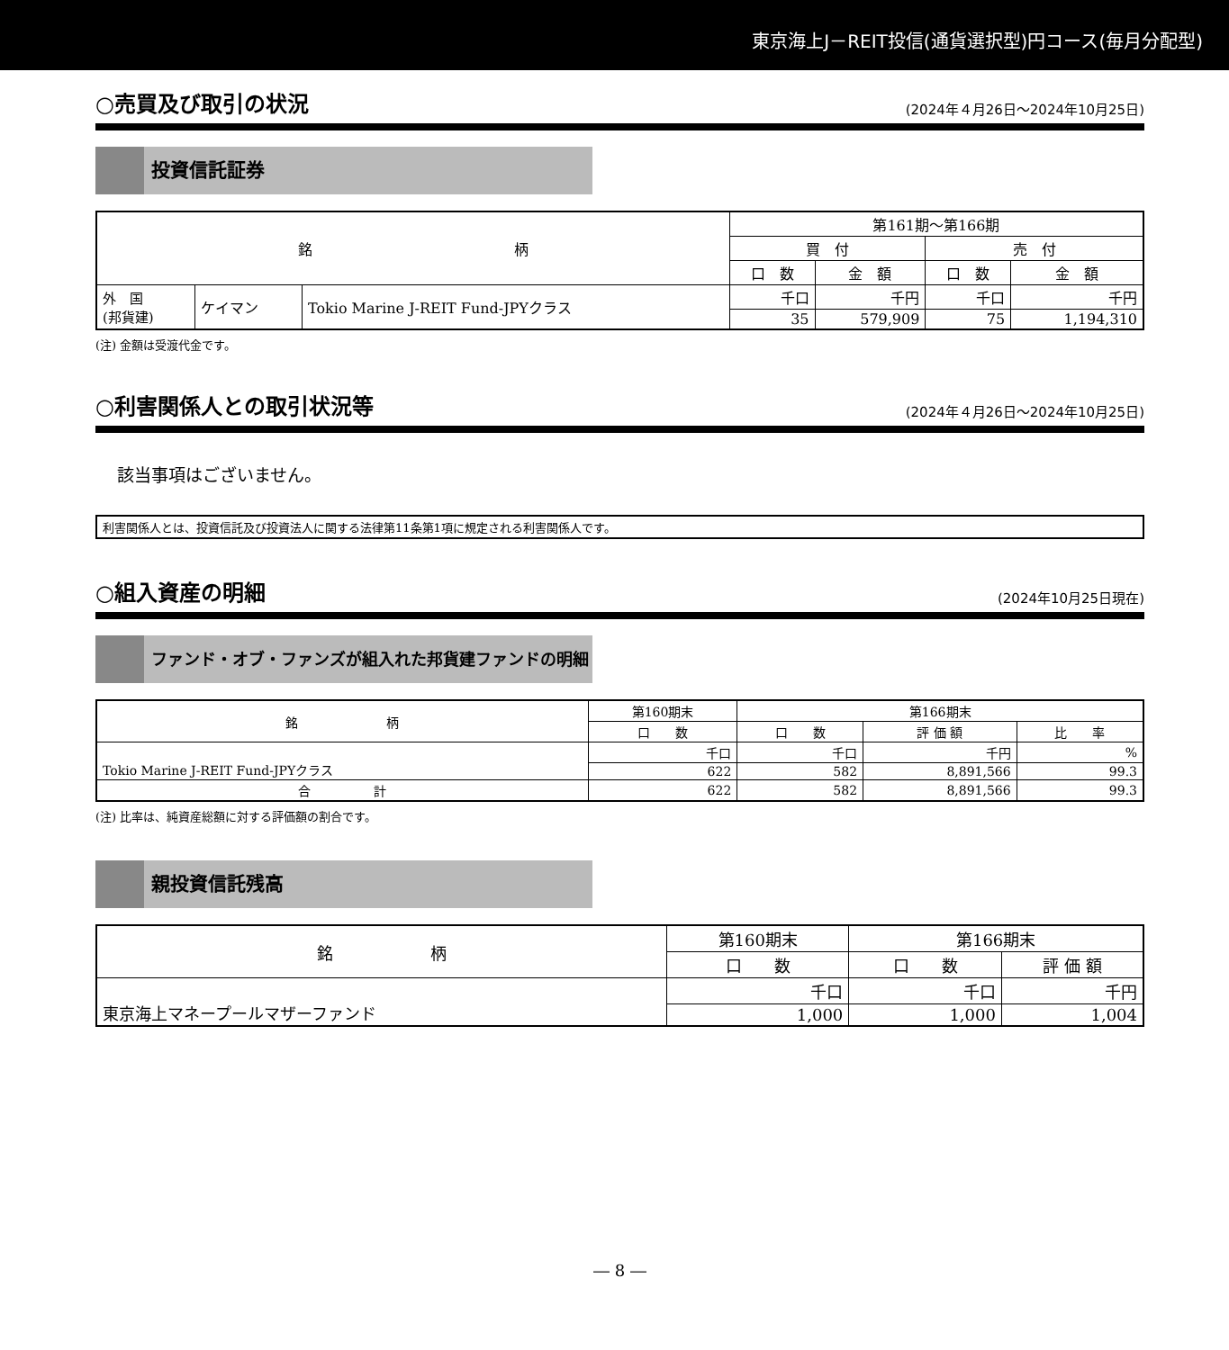東京海上J－REIT投信(通貨選択型)円コース(毎月分配型)
○売買及び取引の状況 (2024年４月26日～2024年10月25日)
投資信託証券
| 銘 柄 | | | 第161期～第166期 | | | |
| --- | --- | --- | --- | --- | --- | --- |
| | | | 買 付 | | 売 付 | |
| | | | 口 数 | 金 額 | 口 数 | 金 額 |
| 外 国 (邦貨建) | ケイマン | Tokio Marine J-REIT Fund-JPYクラス | 千口 | 千円 | 千口 | 千円 |
| | | | 35 | 579,909 | 75 | 1,194,310 |
(注) 金額は受渡代金です。
○利害関係人との取引状況等 (2024年４月26日～2024年10月25日)
該当事項はございません。
利害関係人とは、投資信託及び投資法人に関する法律第11条第1項に規定される利害関係人です。
○組入資産の明細 (2024年10月25日現在)
ファンド・オブ・ファンズが組入れた邦貨建ファンドの明細
| 銘 柄 | 第160期末 | 第166期末 | | |
| --- | --- | --- | --- | --- |
| | 口 数 | 口 数 | 評 価 額 | 比 率 |
| Tokio Marine J-REIT Fund-JPYクラス | 千口 | 千口 | 千円 | % |
| | 622 | 582 | 8,891,566 | 99.3 |
| 合 計 | 622 | 582 | 8,891,566 | 99.3 |
(注) 比率は、純資産総額に対する評価額の割合です。
親投資信託残高
| 銘 柄 | 第160期末 | 第166期末 | |
| --- | --- | --- | --- |
| | 口 数 | 口 数 | 評 価 額 |
| 東京海上マネープールマザーファンド | 千口 | 千口 | 千円 |
| | 1,000 | 1,000 | 1,004 |
― 8 ―